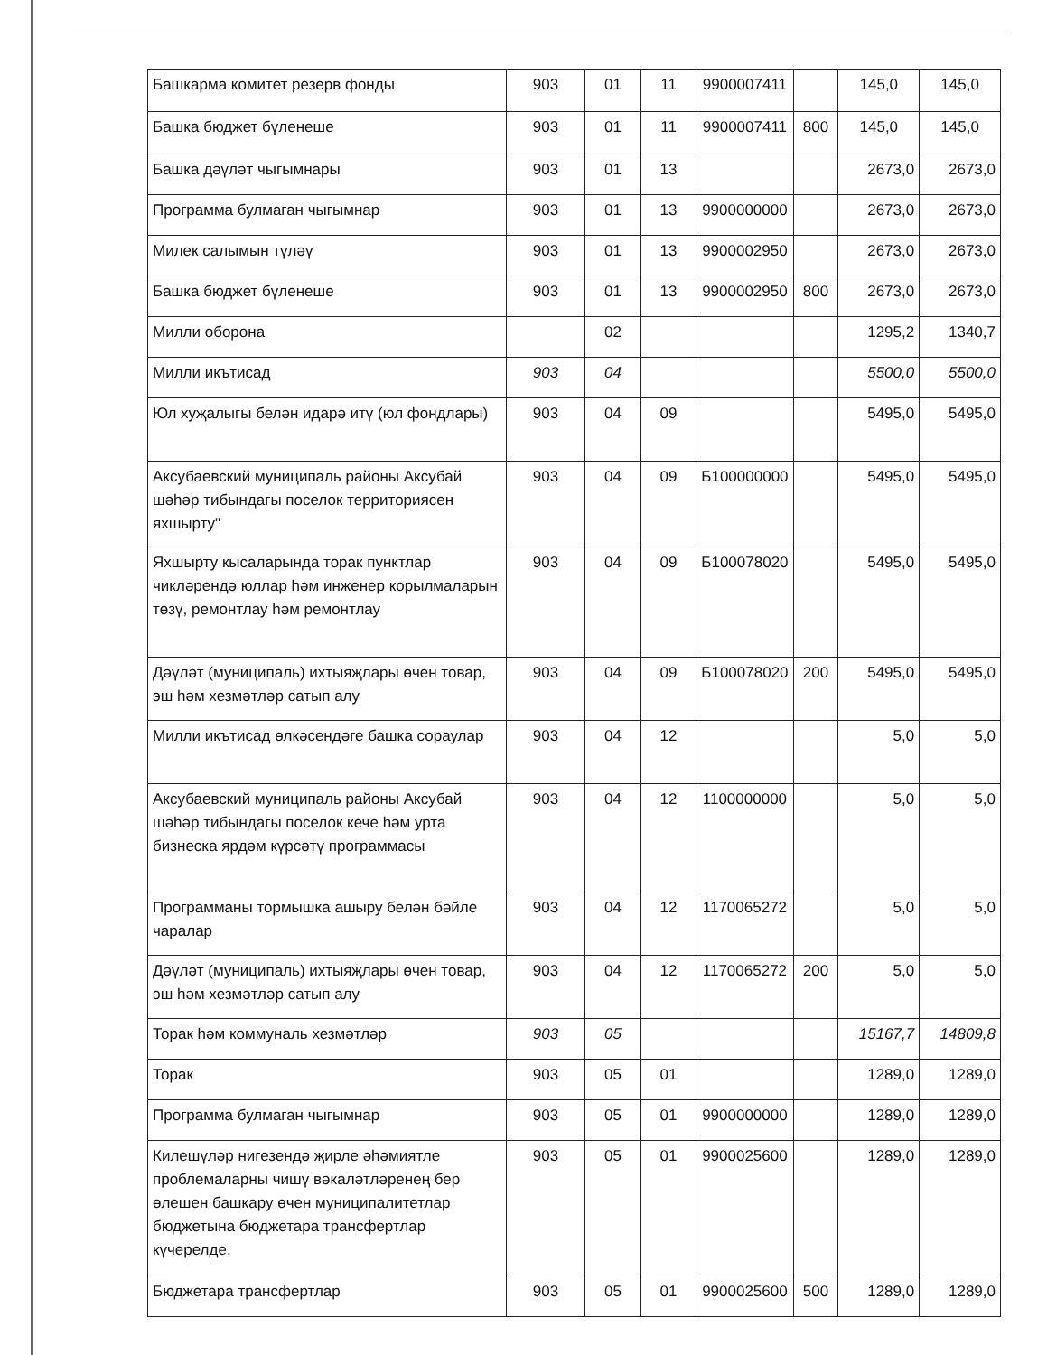| Башкарма комитет резерв фонды | 903 | 01 | 11 | 9900007411 | | 145,0 | 145,0 |
| Башка бюджет бүленеше | 903 | 01 | 11 | 9900007411 | 800 | 145,0 | 145,0 |
| Башка дәүләт чыгымнары | 903 | 01 | 13 | | | 2673,0 | 2673,0 |
| Программа булмаган чыгымнар | 903 | 01 | 13 | 9900000000 | | 2673,0 | 2673,0 |
| Милек салымын түләү | 903 | 01 | 13 | 9900002950 | | 2673,0 | 2673,0 |
| Башка бюджет бүленеше | 903 | 01 | 13 | 9900002950 | 800 | 2673,0 | 2673,0 |
| Милли оборона | | 02 | | | | 1295,2 | 1340,7 |
| Милли икътисад | 903 | 04 | | | | 5500,0 | 5500,0 |
| Юл хуҗалыгы белән идарә итү (юл фондлары) | 903 | 04 | 09 | | | 5495,0 | 5495,0 |
| Аксубаевский муниципаль районы Аксубай шәһәр тибындагы поселок территориясен яхшырту" | 903 | 04 | 09 | Б100000000 | | 5495,0 | 5495,0 |
| Яхшырту кысаларында торак пунктлар чикләрендә юллар һәм инженер корылмаларын төзү, ремонтлау һәм ремонтлау | 903 | 04 | 09 | Б100078020 | | 5495,0 | 5495,0 |
| Дәүләт (муниципаль) ихтыяҗлары өчен товар, эш һәм хезмәтләр сатып алу | 903 | 04 | 09 | Б100078020 | 200 | 5495,0 | 5495,0 |
| Милли икътисад өлкәсендәге башка сораулар | 903 | 04 | 12 | | | 5,0 | 5,0 |
| Аксубаевский муниципаль районы Аксубай шәһәр тибындагы поселок кече һәм урта бизнеска ярдәм күрсәтү программасы | 903 | 04 | 12 | 1100000000 | | 5,0 | 5,0 |
| Программаны тормышка ашыру белән бәйле чаралар | 903 | 04 | 12 | 1170065272 | | 5,0 | 5,0 |
| Дәүләт (муниципаль) ихтыяҗлары өчен товар, эш һәм хезмәтләр сатып алу | 903 | 04 | 12 | 1170065272 | 200 | 5,0 | 5,0 |
| Торак һәм коммуналь хезмәтләр | 903 | 05 | | | | 15167,7 | 14809,8 |
| Торак | 903 | 05 | 01 | | | 1289,0 | 1289,0 |
| Программа булмаган чыгымнар | 903 | 05 | 01 | 9900000000 | | 1289,0 | 1289,0 |
| Килешүләр нигезендә җирле әһәмиятле проблемаларны чишү вәкаләтләренең бер өлешен башкару өчен муниципалитетлар бюджетына бюджетара трансфертлар күчерелде. | 903 | 05 | 01 | 9900025600 | | 1289,0 | 1289,0 |
| Бюджетара трансфертлар | 903 | 05 | 01 | 9900025600 | 500 | 1289,0 | 1289,0 |